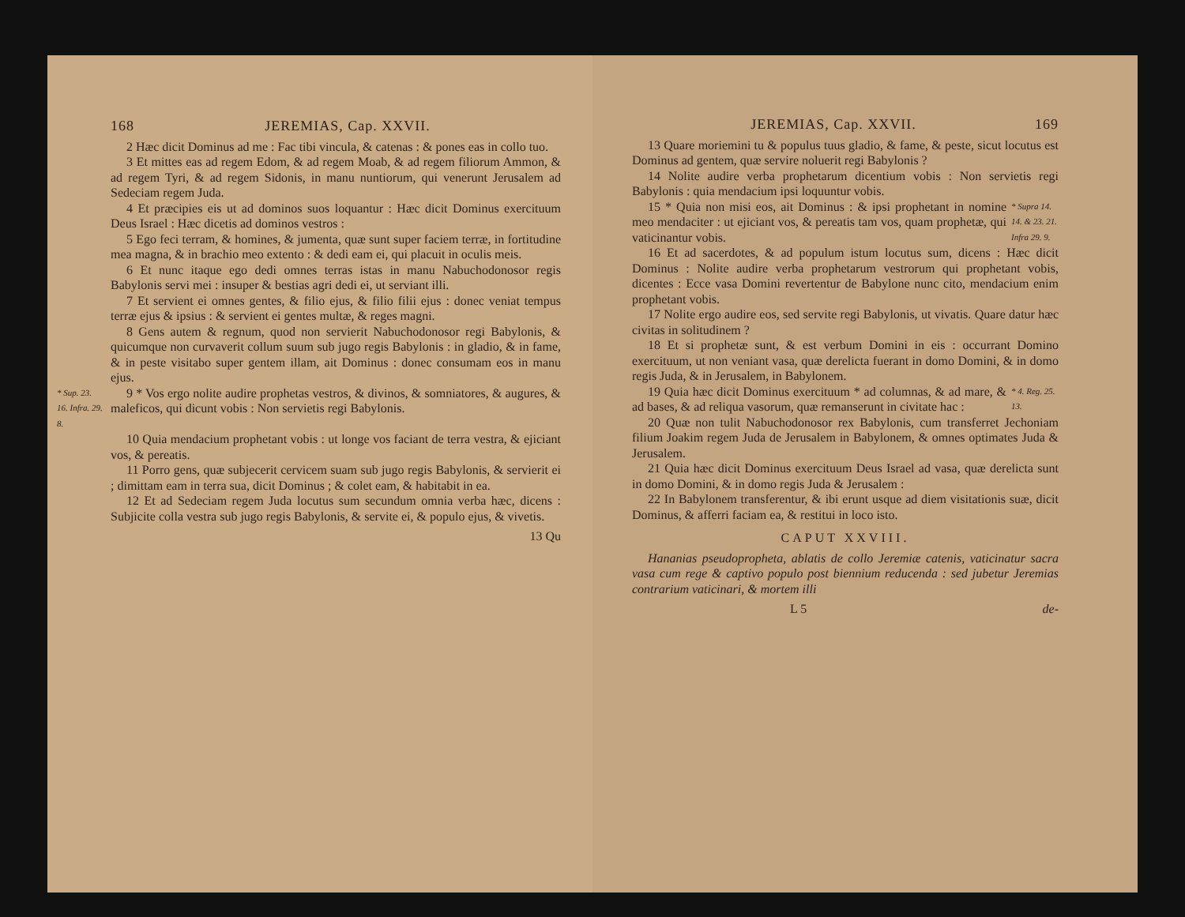168 JEREMIAS, Cap. XXVII.
2 Hæc dicit Dominus ad me : Fac tibi vincula, & catenas : & pones eas in collo tuo.
3 Et mittes eas ad regem Edom, & ad regem Moab, & ad regem filiorum Ammon, & ad regem Tyri, & ad regem Sidonis, in manu nuntiorum, qui venerunt Jerusalem ad Sedeciam regem Juda.
4 Et præcipies eis ut ad dominos suos loquantur : Hæc dicit Dominus exercituum Deus Israel : Hæc dicetis ad dominos vestros :
5 Ego feci terram, & homines, & jumenta, quæ sunt super faciem terræ, in fortitudine mea magna, & in brachio meo extento : & dedi eam ei, qui placuit in oculis meis.
6 Et nunc itaque ego dedi omnes terras istas in manu Nabuchodonosor regis Babylonis servi mei : insuper & bestias agri dedi ei, ut serviant illi.
7 Et servient ei omnes gentes, & filio ejus, & filio filii ejus : donec veniat tempus terræ ejus & ipsius : & servient ei gentes multæ, & reges magni.
8 Gens autem & regnum, quod non servierit Nabuchodonosor regi Babylonis, & quicumque non curvaverit collum suum sub jugo regis Babylonis : in gladio, & in fame, & in peste visitabo super gentem illam, ait Dominus : donec consumam eos in manu ejus.
* Sup. 23. 16. Infra. 29. 8.
9 * Vos ergo nolite audire prophetas vestros, & divinos, & somniatores, & augures, & maleficos, qui dicunt vobis : Non servietis regi Babylonis.
10 Quia mendacium prophetant vobis : ut longe vos faciant de terra vestra, & ejiciant vos, & pereatis.
11 Porro gens, quæ subjecerit cervicem suam sub jugo regis Babylonis, & servierit ei ; dimittam eam in terra sua, dicit Dominus ; & colet eam, & habitabit in ea.
12 Et ad Sedeciam regem Juda locutus sum secundum omnia verba hæc, dicens : Subjicite colla vestra sub jugo regis Babylonis, & servite ei, & populo ejus, & vivetis.
13 Qu
JEREMIAS, Cap. XXVII. 169
13 Quare moriemini tu & populus tuus gladio, & fame, & peste, sicut locutus est Dominus ad gentem, quæ servire noluerit regi Babylonis ?
14 Nolite audire verba prophetarum dicentium vobis : Non servietis regi Babylonis : quia mendacium ipsi loquuntur vobis.
15 * Quia non misi eos, ait Dominus : & ipsi prophetant in nomine meo mendaciter : ut ejiciant vos, & pereatis tam vos, quam prophetæ, qui vaticinantur vobis.
* Supra 14. 14. & 23. 21. Infra 29. 9.
16 Et ad sacerdotes, & ad populum istum locutus sum, dicens : Hæc dicit Dominus : Nolite audire verba prophetarum vestrorum qui prophetant vobis, dicentes : Ecce vasa Domini revertentur de Babylone nunc cito, mendacium enim prophetant vobis.
17 Nolite ergo audire eos, sed servite regi Babylonis, ut vivatis. Quare datur hæc civitas in solitudinem ?
18 Et si prophetæ sunt, & est verbum Domini in eis : occurrant Domino exercituum, ut non veniant vasa, quæ derelicta fuerant in domo Domini, & in domo regis Juda, & in Jerusalem, in Babylonem.
19 Quia hæc dicit Dominus exercituum * ad columnas, & ad mare, & ad bases, & ad reliqua vasorum, quæ remanserunt in civitate hac :
* 4. Reg. 25. 13.
20 Quæ non tulit Nabuchodonosor rex Babylonis, cum transferret Jechoniam filium Joakim regem Juda de Jerusalem in Babylonem, & omnes optimates Juda & Jerusalem.
21 Quia hæc dicit Dominus exercituum Deus Israel ad vasa, quæ derelicta sunt in domo Domini, & in domo regis Juda & Jerusalem :
22 In Babylonem transferentur, & ibi erunt usque ad diem visitationis suæ, dicit Dominus, & afferri faciam ea, & restitui in loco isto.
CAPUT XXVIII.
Hananias pseudopropheta, ablatis de collo Jeremiæ catenis, vaticinatur sacra vasa cum rege & captivo populo post biennium reducenda : sed jubetur Jeremias contrarium vaticinari, & mortem illi
L 5 de-